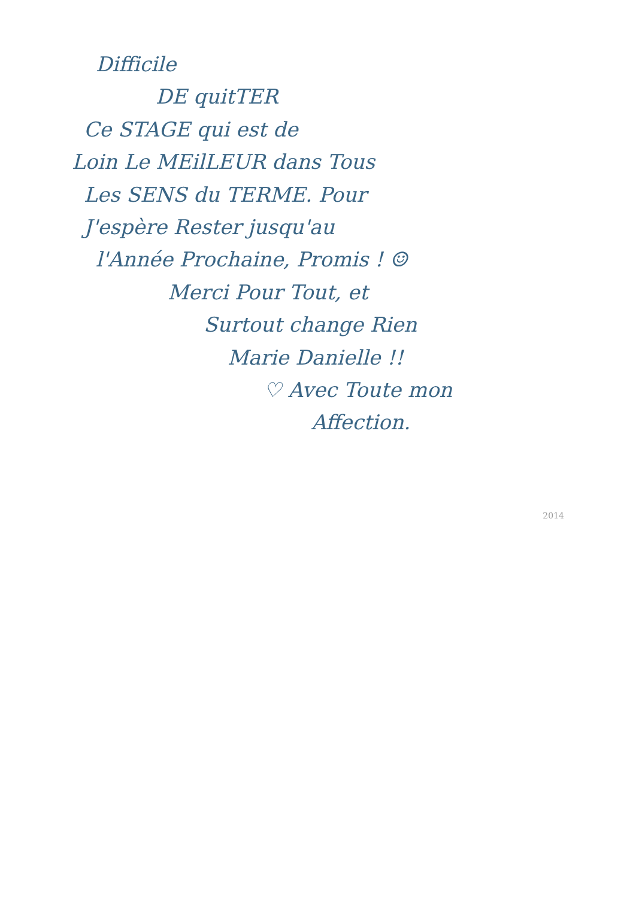Difficile
DE quitTER
Ce STAGE qui est de
Loin Le MEilLEUR dans Tous
Les SENS du TERME. Pour
J'espère Rester jusqu'au
l'Année Prochaine, Promis ! ☺
Merci Pour Tout, et
Surtout change Rien
Marie Danielle !!
♡ Avec Toute mon
Affection.
2014